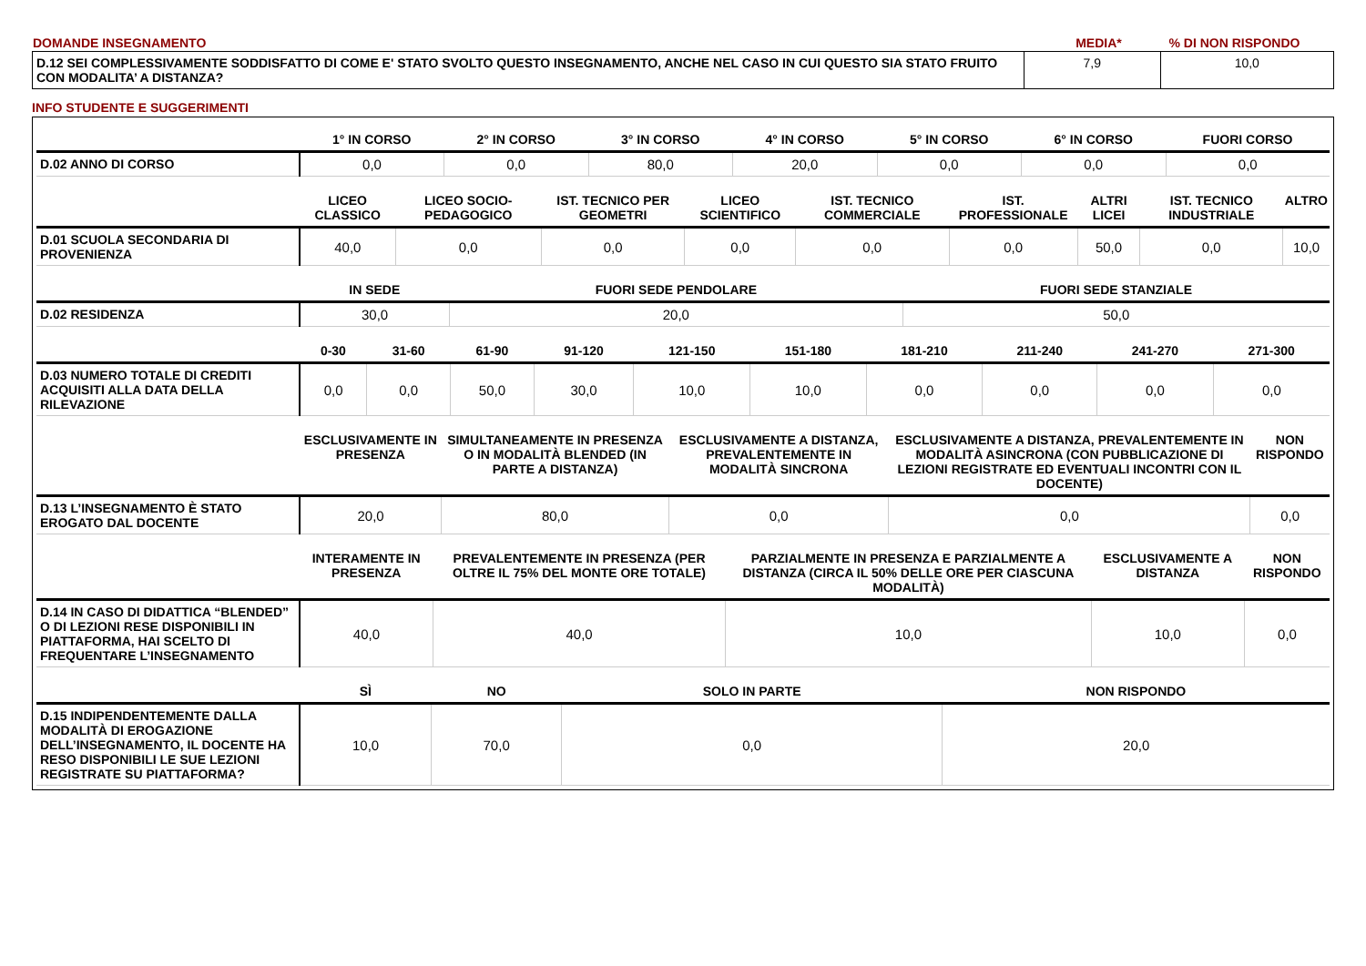| DOMANDE INSEGNAMENTO | MEDIA* | % DI NON RISPONDO |
| D.12 SEI COMPLESSIVAMENTE SODDISFATTO DI COME E' STATO SVOLTO QUESTO INSEGNAMENTO, ANCHE NEL CASO IN CUI QUESTO SIA STATO FRUITO CON MODALITA’ A DISTANZA? | 7,9 | 10,0 |
INFO STUDENTE E SUGGERIMENTI
| | 1° IN CORSO | 2° IN CORSO | 3° IN CORSO | 4° IN CORSO | 5° IN CORSO | 6° IN CORSO | FUORI CORSO |
| --- | --- | --- | --- | --- | --- | --- | --- |
| D.02 ANNO DI CORSO | 0,0 | 0,0 | 80,0 | 20,0 | 0,0 | 0,0 | 0,0 |
| | LICEO CLASSICO | LICEO SOCIO-PEDAGOGICO | IST. TECNICO PER GEOMETRI | LICEO SCIENTIFICO | IST. TECNICO COMMERCIALE | IST. PROFESSIONALE | ALTRI LICEI | IST. TECNICO INDUSTRIALE | ALTRO |
| --- | --- | --- | --- | --- | --- | --- | --- | --- | --- |
| D.01 SCUOLA SECONDARIA DI PROVENIENZA | 40,0 | 0,0 | 0,0 | 0,0 | 0,0 | 0,0 | 50,0 | 0,0 | 10,0 |
| | IN SEDE | FUORI SEDE PENDOLARE | FUORI SEDE STANZIALE |
| --- | --- | --- | --- |
| D.02 RESIDENZA | 30,0 | 20,0 | 50,0 |
| | 0-30 | 31-60 | 61-90 | 91-120 | 121-150 | 151-180 | 181-210 | 211-240 | 241-270 | 271-300 |
| --- | --- | --- | --- | --- | --- | --- | --- | --- | --- | --- |
| D.03 NUMERO TOTALE DI CREDITI ACQUISITI ALLA DATA DELLA RILEVAZIONE | 0,0 | 0,0 | 50,0 | 30,0 | 10,0 | 10,0 | 0,0 | 0,0 | 0,0 | 0,0 |
| | ESCLUSIVAMENTE IN PRESENZA | SIMULTANEAMENTE IN PRESENZA O IN MODALITÀ BLENDED (IN PARTE A DISTANZA) | ESCLUSIVAMENTE A DISTANZA, PREVALENTEMENTE IN MODALITÀ SINCRONA | ESCLUSIVAMENTE A DISTANZA, PREVALENTEMENTE IN MODALITÀ ASINCRONA (CON PUBBLICAZIONE DI LEZIONI REGISTRATE ED EVENTUALI INCONTRI CON IL DOCENTE) | NON RISPONDO |
| --- | --- | --- | --- | --- | --- |
| D.13 L’INSEGNAMENTO È STATO EROGATO DAL DOCENTE | 20,0 | 80,0 | 0,0 | 0,0 | 0,0 |
| | INTERAMENTE IN PRESENZA | PREVALENTEMENTE IN PRESENZA (PER OLTRE IL 75% DEL MONTE ORE TOTALE) | PARZIALMENTE IN PRESENZA E PARZIALMENTE A DISTANZA (CIRCA IL 50% DELLE ORE PER CIASCUNA MODALITÀ) | ESCLUSIVAMENTE A DISTANZA | NON RISPONDO |
| --- | --- | --- | --- | --- | --- |
| D.14 IN CASO DI DIDATTICA “BLENDED” O DI LEZIONI RESE DISPONIBILI IN PIATTAFORMA, HAI SCELTO DI FREQUENTARE L’INSEGNAMENTO | 40,0 | 40,0 | 10,0 | 10,0 | 0,0 |
| | SÌ | NO | SOLO IN PARTE | NON RISPONDO |
| --- | --- | --- | --- | --- |
| D.15 INDIPENDENTEMENTE DALLA MODALITÀ DI EROGAZIONE DELL’INSEGNAMENTO, IL DOCENTE HA RESO DISPONIBILI LE SUE LEZIONI REGISTRATE SU PIATTAFORMA? | 10,0 | 70,0 | 0,0 | 20,0 |